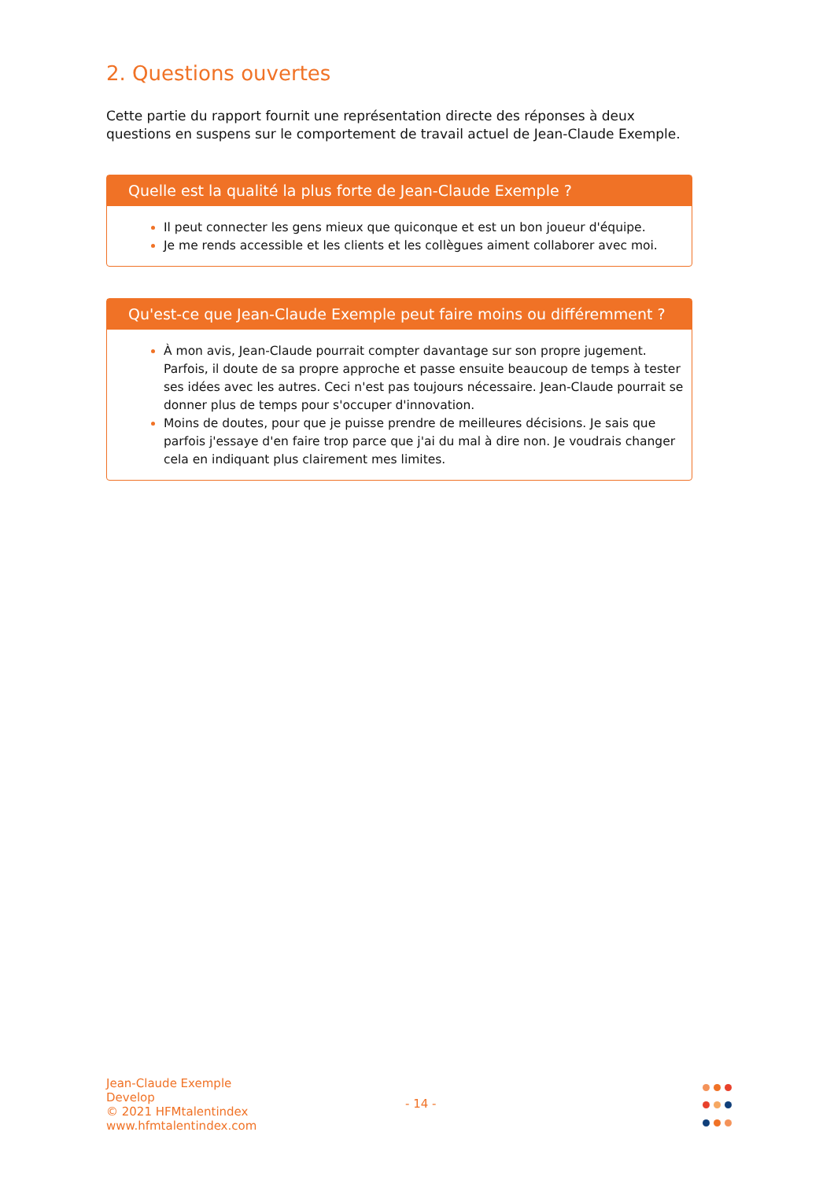2. Questions ouvertes
Cette partie du rapport fournit une représentation directe des réponses à deux questions en suspens sur le comportement de travail actuel de Jean-Claude Exemple.
Quelle est la qualité la plus forte de Jean-Claude Exemple ?
Il peut connecter les gens mieux que quiconque et est un bon joueur d'équipe.
Je me rends accessible et les clients et les collègues aiment collaborer avec moi.
Qu'est-ce que Jean-Claude Exemple peut faire moins ou différemment ?
À mon avis, Jean-Claude pourrait compter davantage sur son propre jugement. Parfois, il doute de sa propre approche et passe ensuite beaucoup de temps à tester ses idées avec les autres. Ceci n'est pas toujours nécessaire. Jean-Claude pourrait se donner plus de temps pour s'occuper d'innovation.
Moins de doutes, pour que je puisse prendre de meilleures décisions. Je sais que parfois j'essaye d'en faire trop parce que j'ai du mal à dire non. Je voudrais changer cela en indiquant plus clairement mes limites.
Jean-Claude Exemple
Develop
© 2021 HFMtalentindex
www.hfmtalentindex.com
- 14 -